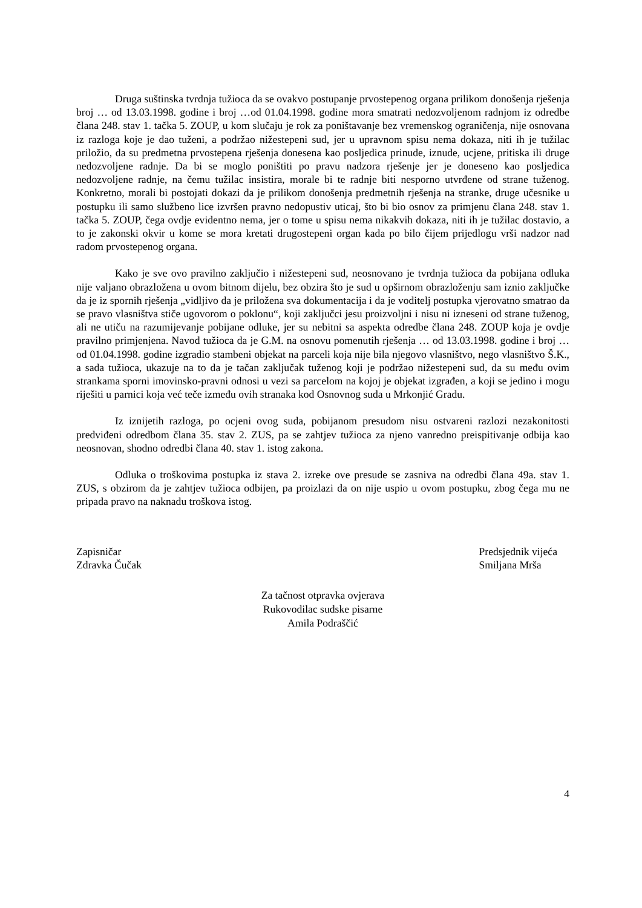Druga suštinska tvrdnja tužioca da se ovakvo postupanje prvostepenog organa prilikom donošenja rješenja broj … od 13.03.1998. godine i broj …od 01.04.1998. godine mora smatrati nedozvoljenom radnjom iz odredbe člana 248. stav 1. tačka 5. ZOUP, u kom slučaju je rok za poništavanje bez vremenskog ograničenja, nije osnovana iz razloga koje je dao tuženi, a podržao nižestepeni sud, jer u upravnom spisu nema dokaza, niti ih je tužilac priložio, da su predmetna prvostepena rješenja donesena kao posljedica prinude, iznude, ucjene, pritiska ili druge nedozvoljene radnje. Da bi se moglo poništiti po pravu nadzora rješenje jer je doneseno kao posljedica nedozvoljene radnje, na čemu tužilac insistira, morale bi te radnje biti nesporno utvrđene od strane tuženog. Konkretno, morali bi postojati dokazi da je prilikom donošenja predmetnih rješenja na stranke, druge učesnike u postupku ili samo službeno lice izvršen pravno nedopustiv uticaj, što bi bio osnov za primjenu člana 248. stav 1. tačka 5. ZOUP, čega ovdje evidentno nema, jer o tome u spisu nema nikakvih dokaza, niti ih je tužilac dostavio, a to je zakonski okvir u kome se mora kretati drugostepeni organ kada po bilo čijem prijedlogu vrši nadzor nad radom prvostepenog organa.
Kako je sve ovo pravilno zaključio i nižestepeni sud, neosnovano je tvrdnja tužioca da pobijana odluka nije valjano obrazložena u ovom bitnom dijelu, bez obzira što je sud u opširnom obrazloženju sam iznio zaključke da je iz spornih rješenja „vidljivo da je priložena sva dokumentacija i da je voditelj postupka vjerovatno smatrao da se pravo vlasništva stiče ugovorom o poklonu“, koji zaključci jesu proizvoljni i nisu ni izneseni od strane tuženog, ali ne utiču na razumijevanje pobijane odluke, jer su nebitni sa aspekta odredbe člana 248. ZOUP koja je ovdje pravilno primjenjena. Navod tužioca da je G.M. na osnovu pomenutih rješenja … od 13.03.1998. godine i broj … od 01.04.1998. godine izgradio stambeni objekat na parceli koja nije bila njegovo vlasništvo, nego vlasništvo Š.K., a sada tužioca, ukazuje na to da je tačan zaključak tuženog koji je podržao nižestepeni sud, da su među ovim strankama sporni imovinsko-pravni odnosi u vezi sa parcelom na kojoj je objekat izgrađen, a koji se jedino i mogu riješiti u parnici koja već teče između ovih stranaka kod Osnovnog suda u Mrkonjić Gradu.
Iz iznijetih razloga, po ocjeni ovog suda, pobijanom presudom nisu ostvareni razlozi nezakonitosti predviđeni odredbom člana 35. stav 2. ZUS, pa se zahtjev tužioca za njeno vanredno preispitivanje odbija kao neosnovan, shodno odredbi člana 40. stav 1. istog zakona.
Odluka o troškovima postupka iz stava 2. izreke ove presude se zasniva na odredbi člana 49a. stav 1. ZUS, s obzirom da je zahtjev tužioca odbijen, pa proizlazi da on nije uspio u ovom postupku, zbog čega mu ne pripada pravo na naknadu troškova istog.
Zapisničar
Zdravka Čučak
Predsjednik vijeća
Smiljana Mrša
Za tačnost otpravka ovjerava
Rukovodilac sudske pisarne
Amila Podraščić
4